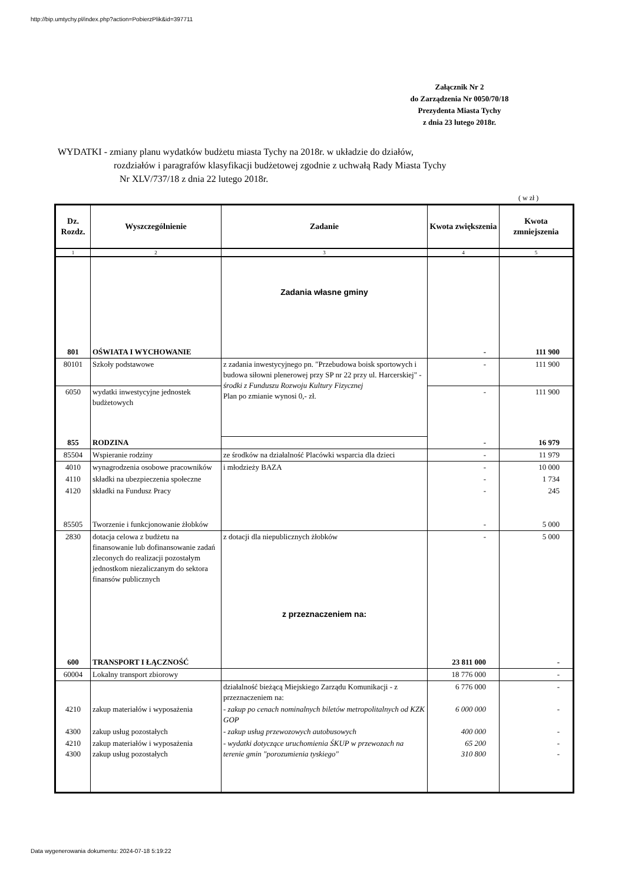http://bip.umtychy.pl/index.php?action=PobierzPlik&id=397711
Załącznik Nr 2
do Zarządzenia Nr 0050/70/18
Prezydenta Miasta Tychy
z dnia 23 lutego 2018r.
WYDATKI - zmiany planu wydatków budżetu miasta Tychy na 2018r. w układzie do działów,
rozdziałów i paragrafów klasyfikacji budżetowej zgodnie z uchwałą Rady Miasta Tychy
Nr XLV/737/18 z dnia 22 lutego 2018r.
( w zł )
| Dz. Rozdz. | Wyszczególnienie | Zadanie | Kwota zwiększenia | Kwota zmniejszenia |
| --- | --- | --- | --- | --- |
| 1 | 2 | 3 | 4 | 5 |
| | | Zadania własne gminy | | |
| 801 | OŚWIATA I WYCHOWANIE | | - | 111 900 |
| 80101 | Szkoły podstawowe | z zadania inwestycyjnego pn. "Przebudowa boisk sportowych i budowa siłowni plenerowej przy SP nr 22 przy ul. Harcerskiej" - środki z Funduszu Rozwoju Kultury Fizycznej Plan po zmianie wynosi 0,- zł. | - | 111 900 |
| 6050 | wydatki inwestycyjne jednostek budżetowych | | - | 111 900 |
| 855 | RODZINA | | - | 16 979 |
| 85504 | Wspieranie rodziny | ze środków na działalność Placówki wsparcia dla dzieci | - | 11 979 |
| 4010 | wynagrodzenia osobowe pracowników | i młodzieży BAZA | - | 10 000 |
| 4110 | składki na ubezpieczenia społeczne | | - | 1 734 |
| 4120 | składki na Fundusz Pracy | | - | 245 |
| 85505 | Tworzenie i funkcjonowanie żłobków | | - | 5 000 |
| 2830 | dotacja celowa z budżetu na finansowanie lub dofinansowanie zadań zleconych do realizacji pozostałym jednostkom niezaliczanym do sektora finansów publicznych | z dotacji dla niepublicznych żłobków | - | 5 000 |
| | | z przeznaczeniem na: | | |
| 600 | TRANSPORT I ŁĄCZNOŚĆ | | 23 811 000 | - |
| 60004 | Lokalny transport zbiorowy | | 18 776 000 | - |
| | | działalność bieżącą Miejskiego Zarządu Komunikacji - z przeznaczeniem na: | 6 776 000 | - |
| 4210 | zakup materiałów i wyposażenia | - zakup po cenach nominalnych biletów metropolitalnych od KZK GOP | 6 000 000 | - |
| 4300 | zakup usług pozostałych | - zakup usług przewozowych autobusowych | 400 000 | - |
| 4210 4300 | zakup materiałów i wyposażenia zakup usług pozostałych | - wydatki dotyczące uruchomienia ŚKUP w przewozach na terenie gmin "porozumienia tyskiego" | 65 200 310 800 | - - |
Data wygenerowania dokumentu: 2024-07-18 5:19:22